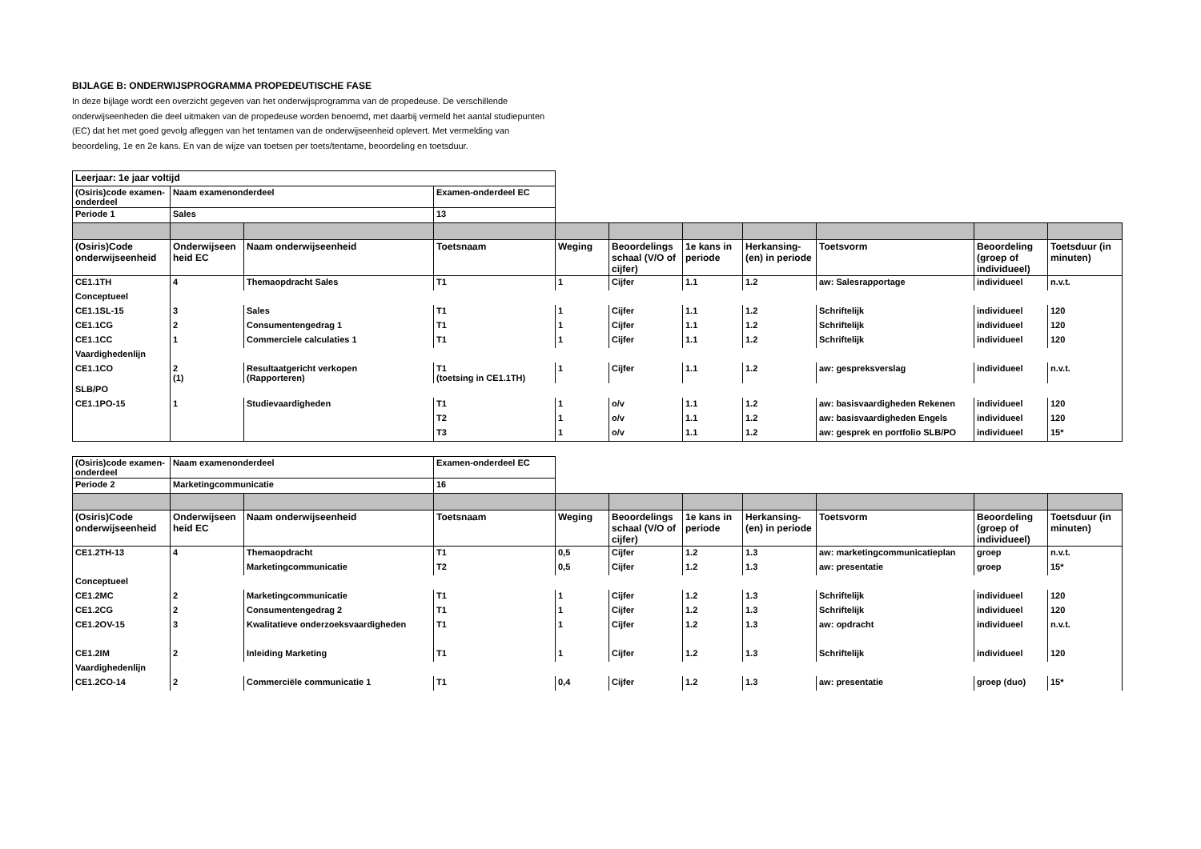BIJLAGE B: ONDERWIJSPROGRAMMA PROPEDEUTISCHE FASE
In deze bijlage wordt een overzicht gegeven van het onderwijsprogramma van de propedeuse. De verschillende onderwijseenheden die deel uitmaken van de propedeuse worden benoemd, met daarbij vermeld het aantal studiepunten (EC) dat het met goed gevolg afleggen van het tentamen van de onderwijseenheid oplevert. Met vermelding van beoordeling, 1e en 2e kans. En van de wijze van toetsen per toets/tentame, beoordeling en toetsduur.
| Leerjaar: 1e jaar voltijd | | | | | | | | | | |
| (Osiris)code examen-onderdeel | Naam examenonderdeel | | Examen-onderdeel EC | | | | | | | |
| Periode 1 | Sales | | 13 | | | | | | | |
| (Osiris)Code onderwijseenheid | Onderwijseen heid EC | Naam onderwijseenheid | Toetsnaam | Weging | Beoordelings schaal (V/O of cijfer) | 1e kans in periode | Herkansing-(en) in periode | Toetsvorm | Beoordeling (groep of individueel) | Toetsduur (in minuten) |
| CE1.1TH | 4 | Themaopdracht Sales | T1 | 1 | Cijfer | 1.1 | 1.2 | aw: Salesrapportage | individueel | n.v.t. |
| Conceptueel | | | | | | | | | | |
| CE1.1SL-15 | 3 | Sales | T1 | 1 | Cijfer | 1.1 | 1.2 | Schriftelijk | individueel | 120 |
| CE1.1CG | 2 | Consumentengedrag 1 | T1 | 1 | Cijfer | 1.1 | 1.2 | Schriftelijk | individueel | 120 |
| CE1.1CC | 1 | Commerciele calculaties 1 | T1 | 1 | Cijfer | 1.1 | 1.2 | Schriftelijk | individueel | 120 |
| Vaardighedenlijn | | | | | | | | | | |
| CE1.1CO | 2 (1) | Resultaatgericht verkopen (Rapporteren) | T1 (toetsing in CE1.1TH) | 1 | Cijfer | 1.1 | 1.2 | aw: gespreksverslag | individueel | n.v.t. |
| SLB/PO | | | | | | | | | | |
| CE1.1PO-15 | 1 | Studievaardigheden | T1 | 1 | o/v | 1.1 | 1.2 | aw: basisvaardigheden Rekenen | individueel | 120 |
| | | | T2 | 1 | o/v | 1.1 | 1.2 | aw: basisvaardigheden Engels | individueel | 120 |
| | | | T3 | 1 | o/v | 1.1 | 1.2 | aw: gesprek en portfolio SLB/PO | individueel | 15* |
| (Osiris)code examen-onderdeel | Naam examenonderdeel | | Examen-onderdeel EC | | | | | | | |
| Periode 2 | Marketingcommunicatie | | 16 | | | | | | | |
| (Osiris)Code onderwijseenheid | Onderwijseen heid EC | Naam onderwijseenheid | Toetsnaam | Weging | Beoordelings schaal (V/O of cijfer) | 1e kans in periode | Herkansing-(en) in periode | Toetsvorm | Beoordeling (groep of individueel) | Toetsduur (in minuten) |
| CE1.2TH-13 | 4 | Themaopdracht | T1 | 0,5 | Cijfer | 1.2 | 1.3 | aw: marketingcommunicatieplan | groep | n.v.t. |
| | | Marketingcommunicatie | T2 | 0,5 | Cijfer | 1.2 | 1.3 | aw: presentatie | groep | 15* |
| Conceptueel | | | | | | | | | | |
| CE1.2MC | 2 | Marketingcommunicatie | T1 | 1 | Cijfer | 1.2 | 1.3 | Schriftelijk | individueel | 120 |
| CE1.2CG | 2 | Consumentengedrag 2 | T1 | 1 | Cijfer | 1.2 | 1.3 | Schriftelijk | individueel | 120 |
| CE1.2OV-15 | 3 | Kwalitatieve onderzoeksvaardigheden | T1 | 1 | Cijfer | 1.2 | 1.3 | aw: opdracht | individueel | n.v.t. |
| CE1.2IM | 2 | Inleiding Marketing | T1 | 1 | Cijfer | 1.2 | 1.3 | Schriftelijk | individueel | 120 |
| Vaardighedenlijn | | | | | | | | | | |
| CE1.2CO-14 | 2 | Commerciële communicatie 1 | T1 | 0,4 | Cijfer | 1.2 | 1.3 | aw: presentatie | groep (duo) | 15* |